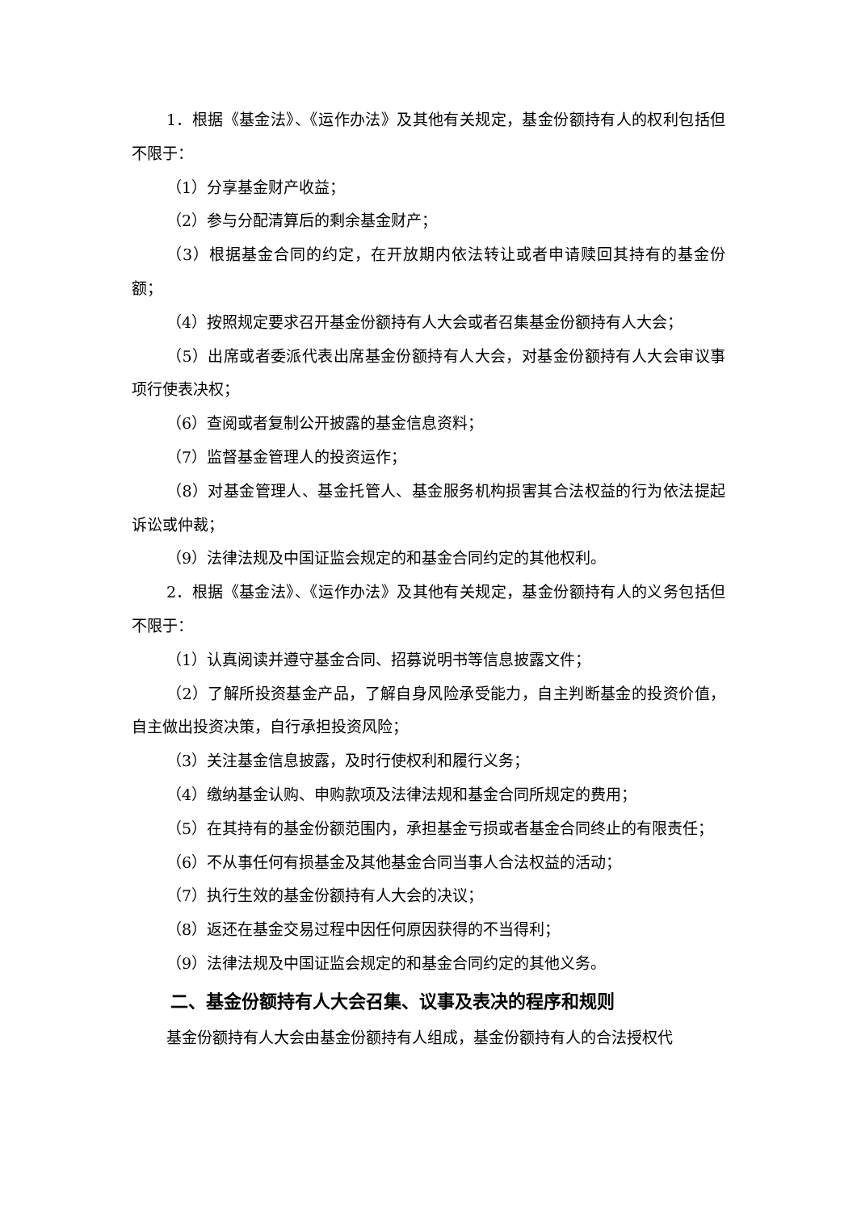1．根据《基金法》、《运作办法》及其他有关规定，基金份额持有人的权利包括但不限于：
（1）分享基金财产收益；
（2）参与分配清算后的剩余基金财产；
（3）根据基金合同的约定，在开放期内依法转让或者申请赎回其持有的基金份额；
（4）按照规定要求召开基金份额持有人大会或者召集基金份额持有人大会；
（5）出席或者委派代表出席基金份额持有人大会，对基金份额持有人大会审议事项行使表决权；
（6）查阅或者复制公开披露的基金信息资料；
（7）监督基金管理人的投资运作；
（8）对基金管理人、基金托管人、基金服务机构损害其合法权益的行为依法提起诉讼或仲裁；
（9）法律法规及中国证监会规定的和基金合同约定的其他权利。
2．根据《基金法》、《运作办法》及其他有关规定，基金份额持有人的义务包括但不限于：
（1）认真阅读并遵守基金合同、招募说明书等信息披露文件；
（2）了解所投资基金产品，了解自身风险承受能力，自主判断基金的投资价值，自主做出投资决策，自行承担投资风险；
（3）关注基金信息披露，及时行使权利和履行义务；
（4）缴纳基金认购、申购款项及法律法规和基金合同所规定的费用；
（5）在其持有的基金份额范围内，承担基金亏损或者基金合同终止的有限责任；
（6）不从事任何有损基金及其他基金合同当事人合法权益的活动；
（7）执行生效的基金份额持有人大会的决议；
（8）返还在基金交易过程中因任何原因获得的不当得利；
（9）法律法规及中国证监会规定的和基金合同约定的其他义务。
二、基金份额持有人大会召集、议事及表决的程序和规则
基金份额持有人大会由基金份额持有人组成，基金份额持有人的合法授权代